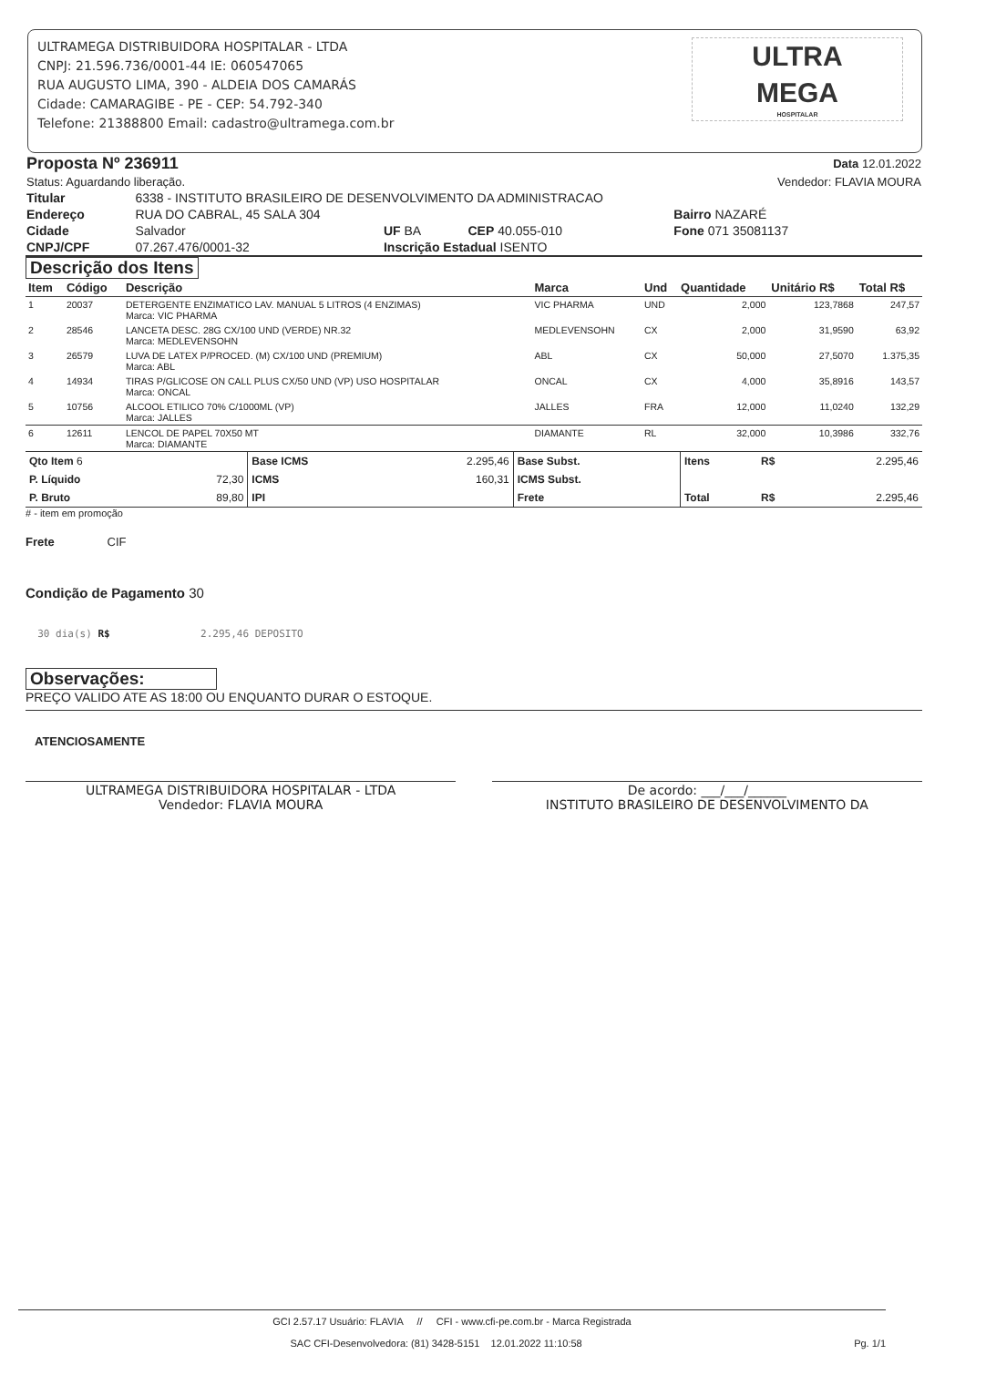ULTRAMEGA DISTRIBUIDORA HOSPITALAR - LTDA
CNPJ: 21.596.736/0001-44 IE: 060547065
RUA AUGUSTO LIMA, 390 - ALDEIA DOS CAMARÁS
Cidade: CAMARAGIBE - PE - CEP: 54.792-340
Telefone: 21388800 Email: cadastro@ultramega.com.br
ULTRA
MEGA
HOSPITALAR
| Proposta Nº 236911 | Data 12.01.2022 |
| Status: Aguardando liberação. | Vendedor: FLAVIA MOURA |
| Titular | 6338 - INSTITUTO BRASILEIRO DE DESENVOLVIMENTO DA ADMINISTRACAO | | | |
| Endereço | RUA DO CABRAL, 45 SALA 304 | | | Bairro NAZARÉ |
| Cidade | Salvador | UF BA | CEP 40.055-010 | Fone 071 35081137 |
| CNPJ/CPF | 07.267.476/0001-32 | Inscrição Estadual ISENTO | | |
Descrição dos Itens
| Item | Código | Descrição | Marca | Und | Quantidade | Unitário R$ | Total R$ |
| --- | --- | --- | --- | --- | --- | --- | --- |
| 1 | 20037 | DETERGENTE ENZIMATICO LAV. MANUAL 5 LITROS (4 ENZIMAS) Marca: VIC PHARMA | VIC PHARMA | UND | 2,000 | 123,7868 | 247,57 |
| 2 | 28546 | LANCETA DESC. 28G CX/100 UND (VERDE) NR.32 Marca: MEDLEVENSOHN | MEDLEVENSOHN | CX | 2,000 | 31,9590 | 63,92 |
| 3 | 26579 | LUVA DE LATEX P/PROCED. (M) CX/100 UND (PREMIUM) Marca: ABL | ABL | CX | 50,000 | 27,5070 | 1.375,35 |
| 4 | 14934 | TIRAS P/GLICOSE ON CALL PLUS CX/50 UND (VP) USO HOSPITALAR Marca: ONCAL | ONCAL | CX | 4,000 | 35,8916 | 143,57 |
| 5 | 10756 | ALCOOL ETILICO 70% C/1000ML (VP) Marca: JALLES | JALLES | FRA | 12,000 | 11,0240 | 132,29 |
| 6 | 12611 | LENCOL DE PAPEL 70X50 MT Marca: DIAMANTE | DIAMANTE | RL | 32,000 | 10,3986 | 332,76 |
| Qto Item 6 | | Base ICMS | 2.295,46 | Base Subst. | Itens | R$ | 2.295,46 |
| P. Líquido | 72,30 | ICMS | 160,31 | ICMS Subst. | | | |
| P. Bruto | 89,80 | IPI | | Frete | Total | R$ | 2.295,46 |
# - item em promoção
Frete CIF
Condição de Pagamento 30
30 dia(s) R$ 2.295,46 DEPOSITO
Observações:
PREÇO VALIDO ATE AS 18:00 OU ENQUANTO DURAR O ESTOQUE.
ATENCIOSAMENTE
| ULTRAMEGA DISTRIBUIDORA HOSPITALAR - LTDA Vendedor: FLAVIA MOURA | | De acordo: ___/___/______ INSTITUTO BRASILEIRO DE DESENVOLVIMENTO DA |
GCI 2.57.17 Usuário: FLAVIA // CFI - www.cfi-pe.com.br - Marca Registrada
SAC CFI-Desenvolvedora: (81) 3428-5151 12.01.2022 11:10:58 Pg. 1/1